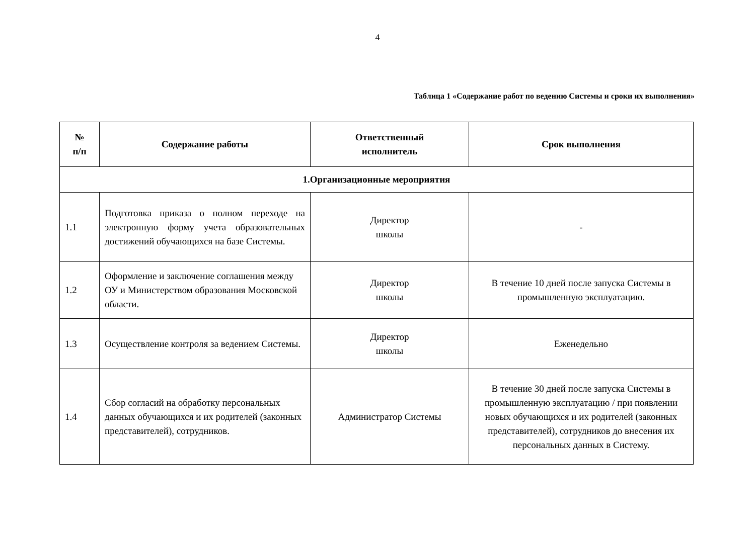4
Таблица 1 «Содержание работ по ведению Системы и сроки их выполнения»
| № п/п | Содержание работы | Ответственный исполнитель | Срок выполнения |
| --- | --- | --- | --- |
| 1.Организационные мероприятия | | | |
| 1.1 | Подготовка приказа о полном переходе на электронную форму учета образовательных достижений обучающихся на базе Системы. | Директор школы | - |
| 1.2 | Оформление и заключение соглашения между ОУ и Министерством образования Московской области. | Директор школы | В течение 10 дней после запуска Системы в промышленную эксплуатацию. |
| 1.3 | Осуществление контроля за ведением Системы. | Директор школы | Еженедельно |
| 1.4 | Сбор согласий на обработку персональных данных обучающихся и их родителей (законных представителей), сотрудников. | Администратор Системы | В течение 30 дней после запуска Системы в промышленную эксплуатацию / при появлении новых обучающихся и их родителей (законных представителей), сотрудников до внесения их персональных данных в Систему. |